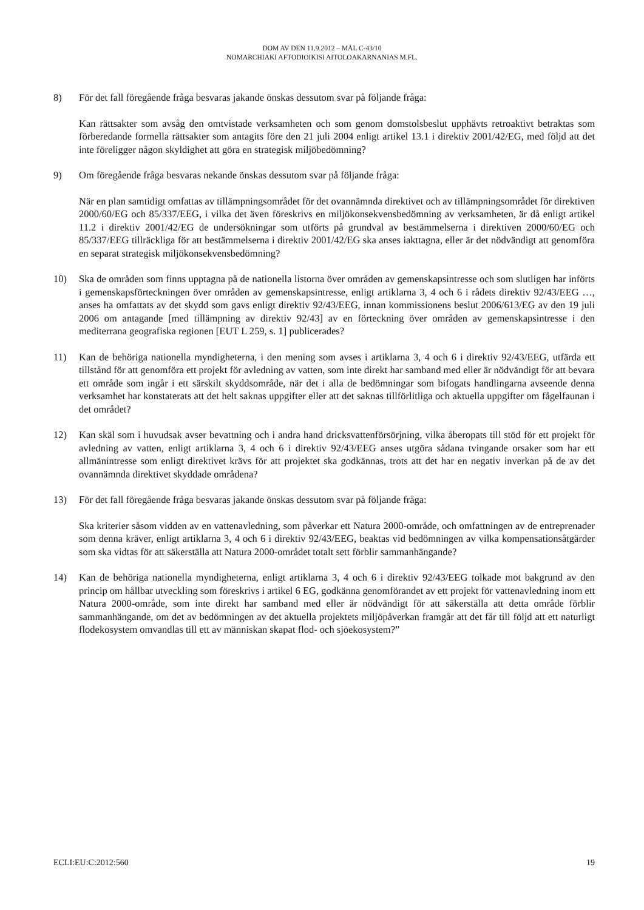DOM AV DEN 11.9.2012 – MÅL C-43/10
NOMARCHIAKI AFTODIOIKISI AITOLOAKARNANIAS M.FL.
8) För det fall föregående fråga besvaras jakande önskas dessutom svar på följande fråga:
Kan rättsakter som avsåg den omtvistade verksamheten och som genom domstolsbeslut upphävts retroaktivt betraktas som förberedande formella rättsakter som antagits före den 21 juli 2004 enligt artikel 13.1 i direktiv 2001/42/EG, med följd att det inte föreligger någon skyldighet att göra en strategisk miljöbedömning?
9) Om föregående fråga besvaras nekande önskas dessutom svar på följande fråga:
När en plan samtidigt omfattas av tillämpningsområdet för det ovannämnda direktivet och av tillämpningsområdet för direktiven 2000/60/EG och 85/337/EEG, i vilka det även föreskrivs en miljökonsekvensbedömning av verksamheten, är då enligt artikel 11.2 i direktiv 2001/42/EG de undersökningar som utförts på grundval av bestämmelserna i direktiven 2000/60/EG och 85/337/EEG tillräckliga för att bestämmelserna i direktiv 2001/42/EG ska anses iakttagna, eller är det nödvändigt att genomföra en separat strategisk miljökonsekvensbedömning?
10) Ska de områden som finns upptagna på de nationella listorna över områden av gemenskapsintresse och som slutligen har införts i gemenskapsförteckningen över områden av gemenskapsintresse, enligt artiklarna 3, 4 och 6 i rådets direktiv 92/43/EEG …, anses ha omfattats av det skydd som gavs enligt direktiv 92/43/EEG, innan kommissionens beslut 2006/613/EG av den 19 juli 2006 om antagande [med tillämpning av direktiv 92/43] av en förteckning över områden av gemenskapsintresse i den mediterrana geografiska regionen [EUT L 259, s. 1] publicerades?
11) Kan de behöriga nationella myndigheterna, i den mening som avses i artiklarna 3, 4 och 6 i direktiv 92/43/EEG, utfärda ett tillstånd för att genomföra ett projekt för avledning av vatten, som inte direkt har samband med eller är nödvändigt för att bevara ett område som ingår i ett särskilt skyddsområde, när det i alla de bedömningar som bifogats handlingarna avseende denna verksamhet har konstaterats att det helt saknas uppgifter eller att det saknas tillförlitliga och aktuella uppgifter om fågelfaunan i det området?
12) Kan skäl som i huvudsak avser bevattning och i andra hand dricksvattenförsörjning, vilka åberopats till stöd för ett projekt för avledning av vatten, enligt artiklarna 3, 4 och 6 i direktiv 92/43/EEG anses utgöra sådana tvingande orsaker som har ett allmänintresse som enligt direktivet krävs för att projektet ska godkännas, trots att det har en negativ inverkan på de av det ovannämnda direktivet skyddade områdena?
13) För det fall föregående fråga besvaras jakande önskas dessutom svar på följande fråga:
Ska kriterier såsom vidden av en vattenavledning, som påverkar ett Natura 2000-område, och omfattningen av de entreprenader som denna kräver, enligt artiklarna 3, 4 och 6 i direktiv 92/43/EEG, beaktas vid bedömningen av vilka kompensationsåtgärder som ska vidtas för att säkerställa att Natura 2000-området totalt sett förblir sammanhängande?
14) Kan de behöriga nationella myndigheterna, enligt artiklarna 3, 4 och 6 i direktiv 92/43/EEG tolkade mot bakgrund av den princip om hållbar utveckling som föreskrivs i artikel 6 EG, godkänna genomförandet av ett projekt för vattenavledning inom ett Natura 2000-område, som inte direkt har samband med eller är nödvändigt för att säkerställa att detta område förblir sammanhängande, om det av bedömningen av det aktuella projektets miljöpåverkan framgår att det får till följd att ett naturligt flodekosystem omvandlas till ett av människan skapat flod- och sjöekosystem?”
ECLI:EU:C:2012:560 19